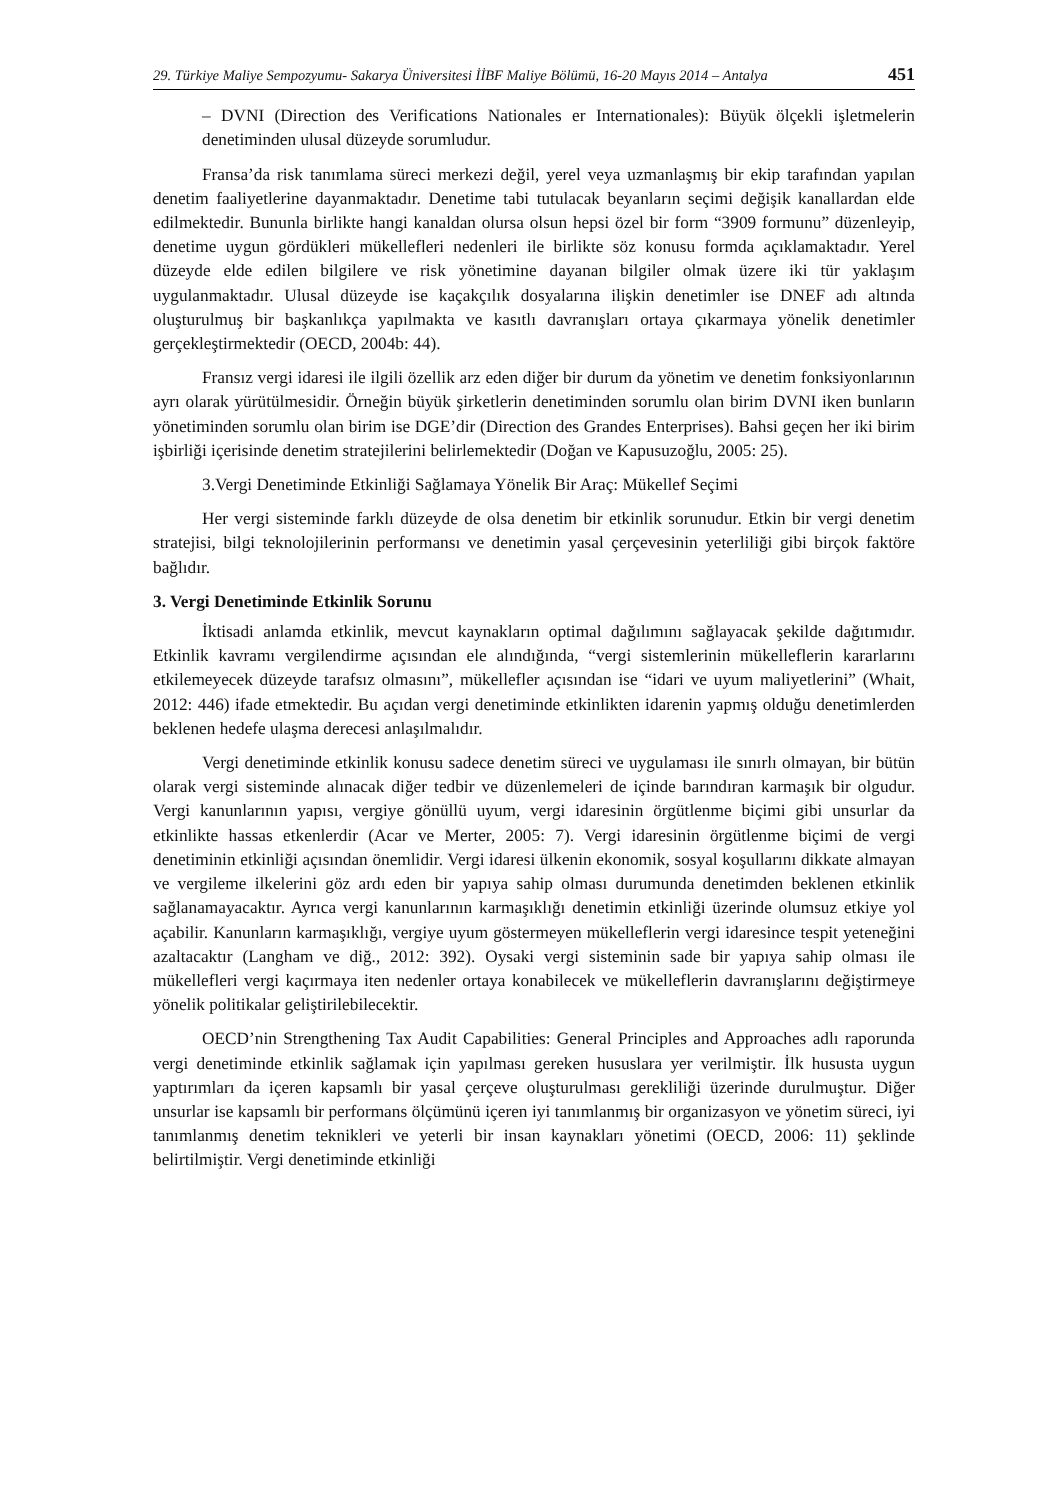29. Türkiye Maliye Sempozyumu- Sakarya Üniversitesi İİBF Maliye Bölümü, 16-20 Mayıs 2014 – Antalya 451
– DVNI (Direction des Verifications Nationales er Internationales): Büyük ölçekli işletmelerin denetiminden ulusal düzeyde sorumludur.
Fransa’da risk tanımlama süreci merkezi değil, yerel veya uzmanlaşmış bir ekip tarafından yapılan denetim faaliyetlerine dayanmaktadır. Denetime tabi tutulacak beyanların seçimi değişik kanallardan elde edilmektedir. Bununla birlikte hangi kanaldan olursa olsun hepsi özel bir form “3909 formunu” düzenleyip, denetime uygun gördükleri mükellefleri nedenleri ile birlikte söz konusu formda açıklamaktadır. Yerel düzeyde elde edilen bilgilere ve risk yönetimine dayanan bilgiler olmak üzere iki tür yaklaşım uygulanmaktadır. Ulusal düzeyde ise kaçakçılık dosyalarına ilişkin denetimler ise DNEF adı altında oluşturulmuş bir başkanlıkça yapılmakta ve kasıtlı davranışları ortaya çıkarmaya yönelik denetimler gerçekleştirmektedir (OECD, 2004b: 44).
Fransız vergi idaresi ile ilgili özellik arz eden diğer bir durum da yönetim ve denetim fonksiyonlarının ayrı olarak yürütülmesidir. Örneğin büyük şirketlerin denetiminden sorumlu olan birim DVNI iken bunların yönetiminden sorumlu olan birim ise DGE’dir (Direction des Grandes Enterprises). Bahsi geçen her iki birim işbirliği içerisinde denetim stratejilerini belirlemektedir (Doğan ve Kapusuzoğlu, 2005: 25).
3.Vergi Denetiminde Etkinliği Sağlamaya Yönelik Bir Araç: Mükellef Seçimi
Her vergi sisteminde farklı düzeyde de olsa denetim bir etkinlik sorunudur. Etkin bir vergi denetim stratejisi, bilgi teknolojilerinin performansı ve denetimin yasal çerçevesinin yeterliliği gibi birçok faktöre bağlıdır.
3. Vergi Denetiminde Etkinlik Sorunu
İktisadi anlamda etkinlik, mevcut kaynakların optimal dağılımını sağlayacak şekilde dağıtımıdır. Etkinlik kavramı vergilendirme açısından ele alındığında, “vergi sistemlerinin mükelleflerin kararlarını etkilemeyecek düzeyde tarafsız olmasını”, mükellefler açısından ise “idari ve uyum maliyetlerini” (Whait, 2012: 446) ifade etmektedir. Bu açıdan vergi denetiminde etkinlikten idarenin yapmış olduğu denetimlerden beklenen hedefe ulaşma derecesi anlaşılmalıdır.
Vergi denetiminde etkinlik konusu sadece denetim süreci ve uygulaması ile sınırlı olmayan, bir bütün olarak vergi sisteminde alınacak diğer tedbir ve düzenlemeleri de içinde barındıran karmaşık bir olgudur. Vergi kanunlarının yapısı, vergiye gönüllü uyum, vergi idaresinin örgütlenme biçimi gibi unsurlar da etkinlikte hassas etkenlerdir (Acar ve Merter, 2005: 7). Vergi idaresinin örgütlenme biçimi de vergi denetiminin etkinliği açısından önemlidir. Vergi idaresi ülkenin ekonomik, sosyal koşullarını dikkate almayan ve vergileme ilkelerini göz ardı eden bir yapıya sahip olması durumunda denetimden beklenen etkinlik sağlanamayacaktır. Ayrıca vergi kanunlarının karmaşıklığı denetimin etkinliği üzerinde olumsuz etkiye yol açabilir. Kanunların karmaşıklığı, vergiye uyum göstermeyen mükelleflerin vergi idaresince tespit yeteneğini azaltacaktır (Langham ve diğ., 2012: 392). Oysaki vergi sisteminin sade bir yapıya sahip olması ile mükellefleri vergi kaçırmaya iten nedenler ortaya konabilecek ve mükelleflerin davranışlarını değiştirmeye yönelik politikalar geliştirilebilecektir.
OECD’nin Strengthening Tax Audit Capabilities: General Principles and Approaches adlı raporunda vergi denetiminde etkinlik sağlamak için yapılması gereken hususlara yer verilmiştir. İlk hususta uygun yaptırımları da içeren kapsamlı bir yasal çerçeve oluşturulması gerekliliği üzerinde durulmuştur. Diğer unsurlar ise kapsamlı bir performans ölçümünü içeren iyi tanımlanmış bir organizasyon ve yönetim süreci, iyi tanımlanmış denetim teknikleri ve yeterli bir insan kaynakları yönetimi (OECD, 2006: 11) şeklinde belirtilmiştir. Vergi denetiminde etkinliği